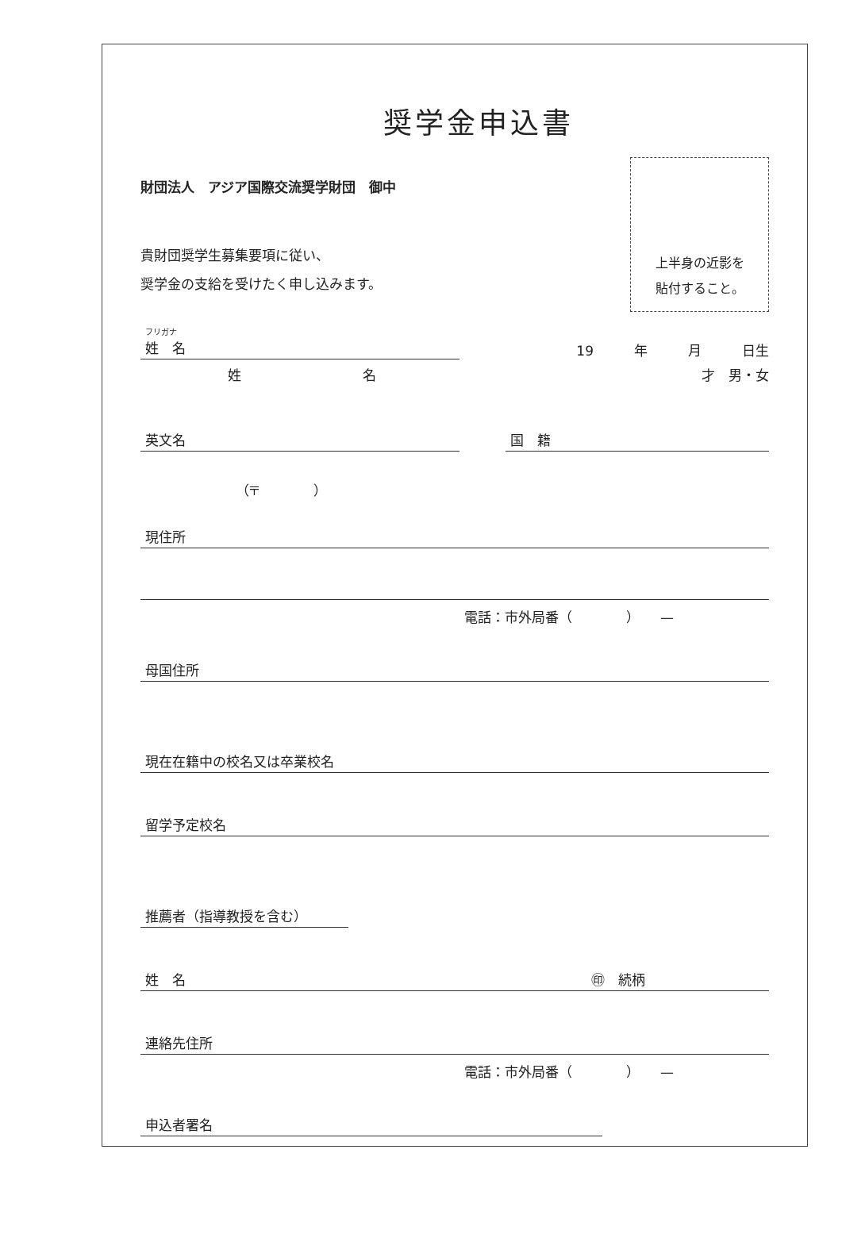奨学金申込書
財団法人　アジア国際交流奨学財団　御中
貴財団奨学生募集要項に従い、
奨学金の支給を受けたく申し込みます。
上半身の近影を
貼付すること。
フリガナ
姓　名
19　　　年　　　月　　　日生
姓　　　　　　　　　名
才　男・女
英文名
国　籍
（〒　　　　）
現住所
電話：市外局番（　　　　）　　—
母国住所
現在在籍中の校名又は卒業校名
留学予定校名
推薦者（指導教授を含む）
姓　名 ㊞　続柄
連絡先住所
電話：市外局番（　　　　）　　—
申込者署名